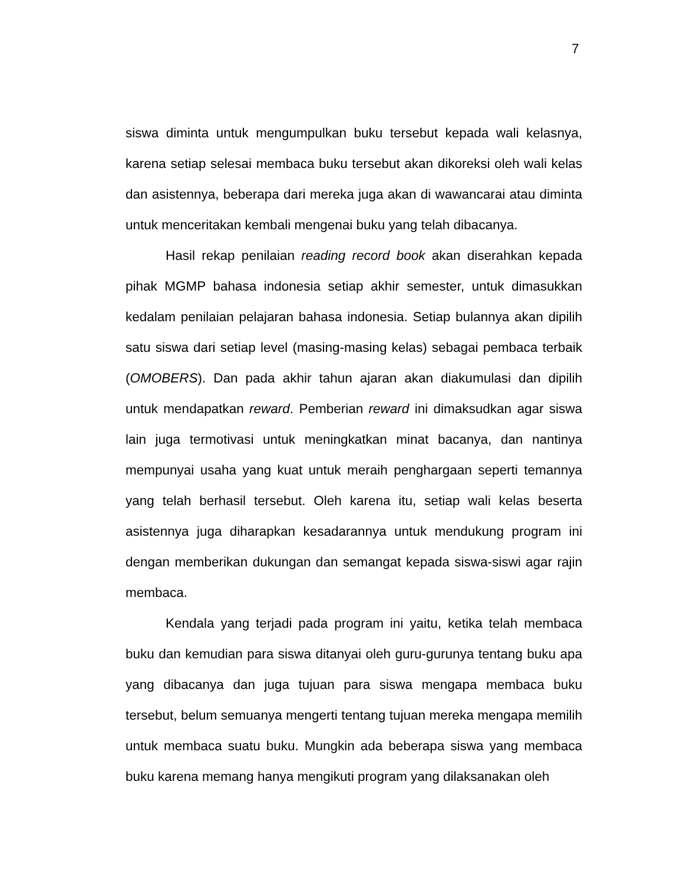7
siswa diminta untuk mengumpulkan buku tersebut kepada wali kelasnya, karena setiap selesai membaca buku tersebut akan dikoreksi oleh wali kelas dan asistennya, beberapa dari mereka juga akan di wawancarai atau diminta untuk menceritakan kembali mengenai buku yang telah dibacanya.
Hasil rekap penilaian reading record book akan diserahkan kepada pihak MGMP bahasa indonesia setiap akhir semester, untuk dimasukkan kedalam penilaian pelajaran bahasa indonesia. Setiap bulannya akan dipilih satu siswa dari setiap level (masing-masing kelas) sebagai pembaca terbaik (OMOBERS). Dan pada akhir tahun ajaran akan diakumulasi dan dipilih untuk mendapatkan reward. Pemberian reward ini dimaksudkan agar siswa lain juga termotivasi untuk meningkatkan minat bacanya, dan nantinya mempunyai usaha yang kuat untuk meraih penghargaan seperti temannya yang telah berhasil tersebut. Oleh karena itu, setiap wali kelas beserta asistennya juga diharapkan kesadarannya untuk mendukung program ini dengan memberikan dukungan dan semangat kepada siswa-siswi agar rajin membaca.
Kendala yang terjadi pada program ini yaitu, ketika telah membaca buku dan kemudian para siswa ditanyai oleh guru-gurunya tentang buku apa yang dibacanya dan juga tujuan para siswa mengapa membaca buku tersebut, belum semuanya mengerti tentang tujuan mereka mengapa memilih untuk membaca suatu buku. Mungkin ada beberapa siswa yang membaca buku karena memang hanya mengikuti program yang dilaksanakan oleh